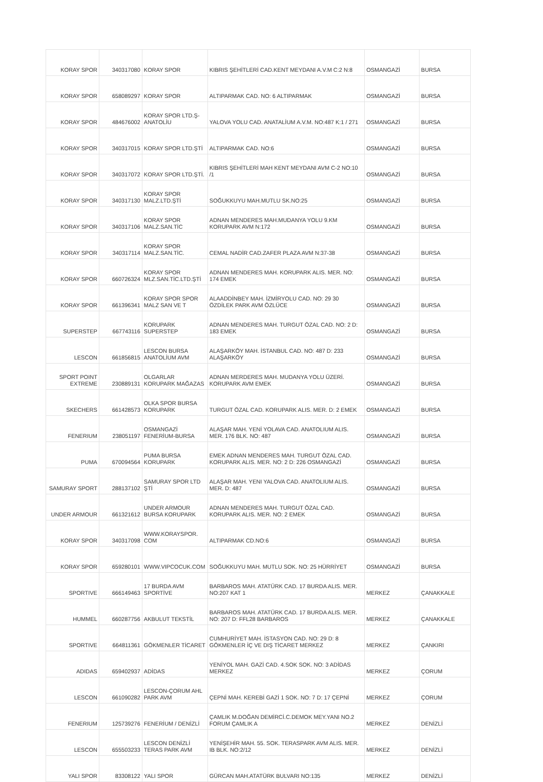| KORAY SPOR | 340317080 | KORAY SPOR | KIBRIS ŞEHİTLERİ CAD.KENT MEYDANI A.V.M C:2 N:8 | OSMANGAZİ | BURSA |
| KORAY SPOR | 658089297 | KORAY SPOR | ALTIPARMAK CAD. NO: 6 ALTIPARMAK | OSMANGAZİ | BURSA |
| KORAY SPOR | 484676002 | KORAY SPOR LTD.Ş-ANATOLİU | YALOVA YOLU CAD. ANATALİUM A.V.M. NO:487 K:1 / 271 | OSMANGAZİ | BURSA |
| KORAY SPOR | 340317015 | KORAY SPOR LTD.ŞTİ | ALTIPARMAK CAD. NO:6 | OSMANGAZİ | BURSA |
| KORAY SPOR | 340317072 | KORAY SPOR LTD.ŞTİ. | KIBRIS ŞEHİTLERİ MAH KENT MEYDANI AVM C-2 NO:10 /1 | OSMANGAZİ | BURSA |
| KORAY SPOR | 340317130 | KORAY SPOR MALZ.LTD.ŞTİ | SOĞUKKUYU MAH.MUTLU SK.NO:25 | OSMANGAZİ | BURSA |
| KORAY SPOR | 340317106 | KORAY SPOR MALZ.SAN.TİC | ADNAN MENDERES MAH.MUDANYA YOLU 9.KM KORUPARK AVM N:172 | OSMANGAZİ | BURSA |
| KORAY SPOR | 340317114 | KORAY SPOR MALZ.SAN.TİC. | CEMAL NADİR CAD.ZAFER PLAZA AVM N:37-38 | OSMANGAZİ | BURSA |
| KORAY SPOR | 660726324 | KORAY SPOR MLZ.SAN.TİC.LTD.ŞTİ | ADNAN MENDERES MAH. KORUPARK ALIS. MER. NO: 174 EMEK | OSMANGAZİ | BURSA |
| KORAY SPOR | 661396341 | KORAY SPOR SPOR MALZ SAN VE T | ALAADDİNBEY MAH. İZMİRYOLU CAD. NO: 29 30 ÖZDİLEK PARK AVM ÖZLÜCE | OSMANGAZİ | BURSA |
| SUPERSTEP | 667743116 | KORUPARK SUPERSTEP | ADNAN MENDERES MAH. TURGUT ÖZAL CAD. NO: 2 D: 183 EMEK | OSMANGAZİ | BURSA |
| LESCON | 661856815 | LESCON BURSA ANATOLİUM AVM | ALAŞARKÖY MAH. İSTANBUL CAD. NO: 487 D: 233 ALAŞARKÖY | OSMANGAZİ | BURSA |
| SPORT POINT EXTREME | 230889131 | OLGARLAR KORUPARK MAĞAZAS | ADNAN MERDERES MAH. MUDANYA YOLU ÜZERİ. KORUPARK AVM EMEK | OSMANGAZİ | BURSA |
| SKECHERS | 661428573 | OLKA SPOR BURSA KORUPARK | TURGUT ÖZAL CAD. KORUPARK ALIS. MER. D: 2 EMEK | OSMANGAZİ | BURSA |
| FENERIUM | 238051197 | OSMANGAZİ FENERİUM-BURSA | ALAŞAR MAH. YENİ YOLAVA CAD. ANATOLIUM ALIS. MER. 176 BLK. NO: 487 | OSMANGAZİ | BURSA |
| PUMA | 670094564 | PUMA BURSA KORUPARK | EMEK ADNAN MENDERES MAH. TURGUT ÖZAL CAD. KORUPARK ALIS. MER. NO: 2 D: 226 OSMANGAZİ | OSMANGAZİ | BURSA |
| SAMURAY SPORT | 288137102 | SAMURAY SPOR LTD ŞTİ | ALAŞAR MAH. YENI YALOVA CAD. ANATOLIUM ALIS. MER. D: 487 | OSMANGAZİ | BURSA |
| UNDER ARMOUR | 661321612 | UNDER ARMOUR BURSA KORUPARK | ADNAN MENDERES MAH. TURGUT ÖZAL CAD. KORUPARK ALIS. MER. NO: 2 EMEK | OSMANGAZİ | BURSA |
| KORAY SPOR | 340317098 | WWW.KORAYSPOR. COM | ALTIPARMAK CD.NO:6 | OSMANGAZİ | BURSA |
| KORAY SPOR | 659280101 | WWW.VIPCOCUK.COM | SOĞUKKUYU MAH. MUTLU SOK. NO: 25 HÜRRİYET | OSMANGAZİ | BURSA |
| SPORTIVE | 666149463 | 17 BURDA AVM SPORTİVE | BARBAROS MAH. ATATÜRK CAD. 17 BURDA ALIS. MER. NO:207 KAT 1 | MERKEZ | ÇANAKKALE |
| HUMMEL | 660287756 | AKBULUT TEKSTİL | BARBAROS MAH. ATATÜRK CAD. 17 BURDA ALIS. MER. NO: 207 D: FFL28 BARBAROS | MERKEZ | ÇANAKKALE |
| SPORTIVE | 664811361 | GÖKMENLER TİCARET | CUMHURİYET MAH. İSTASYON CAD. NO: 29 D: 8 GÖKMENLER İÇ VE DIŞ TİCARET MERKEZ | MERKEZ | ÇANKIRI |
| ADIDAS | 659402937 | ADİDAS | YENİYOL MAH. GAZİ CAD. 4.SOK SOK. NO: 3 ADİDAS MERKEZ | MERKEZ | ÇORUM |
| LESCON | 661090282 | LESCON-ÇORUM AHL PARK AVM | ÇEPNİ MAH. KEREBİ GAZİ 1 SOK. NO: 7 D: 17 ÇEPNİ | MERKEZ | ÇORUM |
| FENERIUM | 125739276 | FENERİUM / DENİZLİ | ÇAMLIK M.DOĞAN DEMİRCİ.C.DEMOK MEY.YANI NO.2 FORUM ÇAMLIK A | MERKEZ | DENİZLİ |
| LESCON | 655503233 | LESCON DENİZLİ TERAS PARK AVM | YENİŞEHİR MAH. 55. SOK. TERASPARK AVM ALIS. MER. IB BLK. NO:2/12 | MERKEZ | DENİZLİ |
| YALI SPOR | 83308122 | YALI SPOR | GÜRCAN MAH.ATATÜRK BULVARI NO:135 | MERKEZ | DENİZLİ |